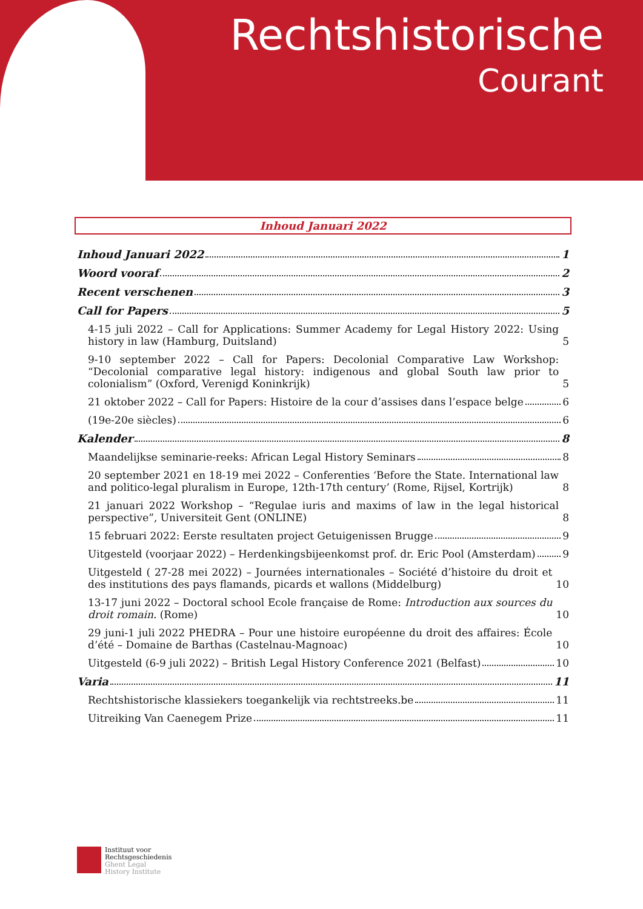Rechtshistorische
Courant
Inhoud Januari 2022
Inhoud Januari 2022 1
Woord vooraf 2
Recent verschenen 3
Call for Papers 5
4-15 juli 2022 – Call for Applications: Summer Academy for Legal History 2022: Using history in law (Hamburg, Duitsland) 5
9-10 september 2022 – Call for Papers: Decolonial Comparative Law Workshop: “Decolonial comparative legal history: indigenous and global South law prior to colonialism” (Oxford, Verenigd Koninkrijk) 5
21 oktober 2022 – Call for Papers: Histoire de la cour d’assises dans l’espace belge 6
(19e-20e siècles) 6
Kalender 8
Maandelijkse seminarie-reeks: African Legal History Seminars 8
20 september 2021 en 18-19 mei 2022 – Conferenties ‘Before the State. International law and politico-legal pluralism in Europe, 12th-17th century’ (Rome, Rijsel, Kortrijk) 8
21 januari 2022 Workshop – “Regulae iuris and maxims of law in the legal historical perspective”, Universiteit Gent (ONLINE) 8
15 februari 2022: Eerste resultaten project Getuigenissen Brugge 9
Uitgesteld (voorjaar 2022) – Herdenkingsbijeenkomst prof. dr. Eric Pool (Amsterdam) 9
Uitgesteld ( 27-28 mei 2022) – Journées internationales – Société d’histoire du droit et des institutions des pays flamands, picards et wallons (Middelburg) 10
13-17 juni 2022 – Doctoral school Ecole française de Rome: Introduction aux sources du droit romain. (Rome) 10
29 juni-1 juli 2022 PHEDRA – Pour une histoire européenne du droit des affaires: École d’été – Domaine de Barthas (Castelnau-Magnoac) 10
Uitgesteld (6-9 juli 2022) – British Legal History Conference 2021 (Belfast) 10
Varia 11
Rechtshistorische klassiekers toegankelijk via rechtstreeks.be 11
Uitreiking Van Caenegem Prize 11
Instituut voor
Rechtsgeschiedenis
Ghent Legal
History Institute